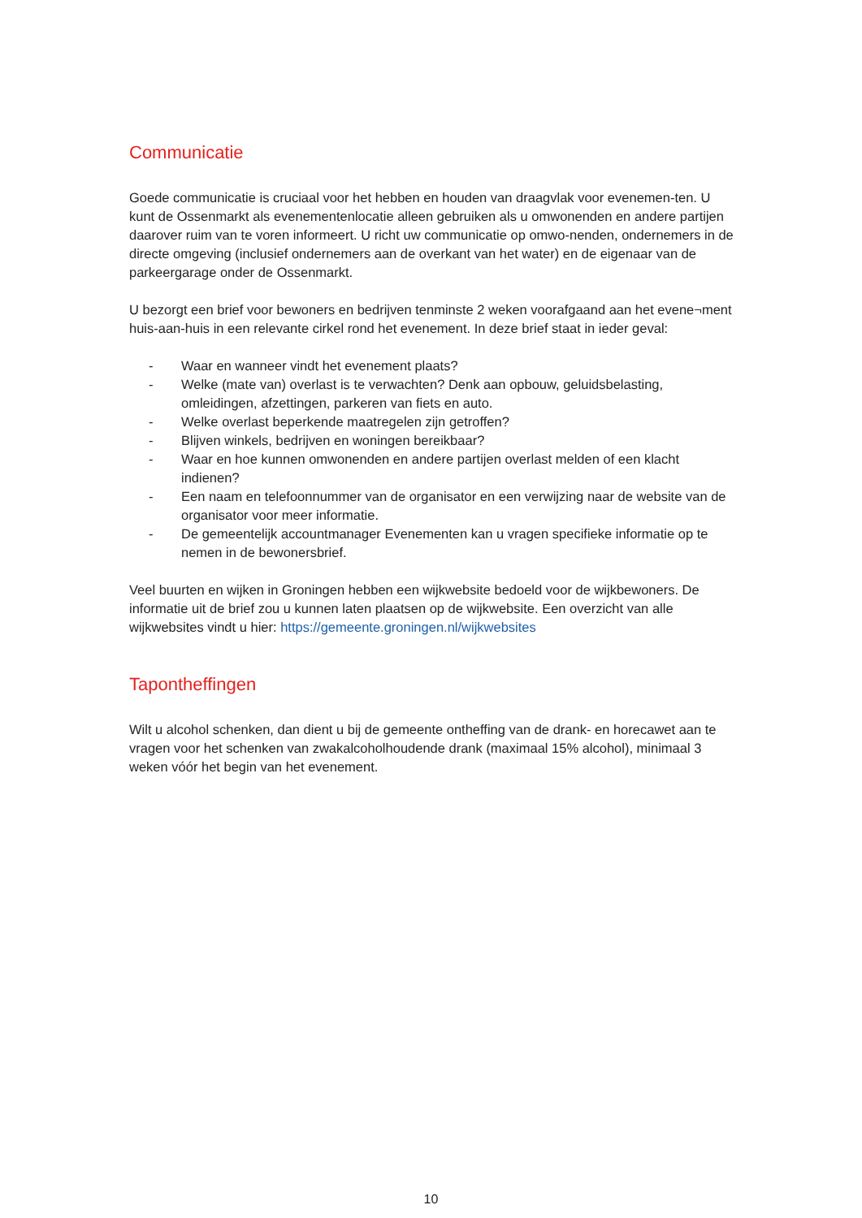Communicatie
Goede communicatie is cruciaal voor het hebben en houden van draagvlak voor evenemen-ten. U kunt de Ossenmarkt als evenementenlocatie alleen gebruiken als u omwonenden en andere partijen daarover ruim van te voren informeert. U richt uw communicatie op omwo-nenden, ondernemers in de directe omgeving (inclusief ondernemers aan de overkant van het water) en de eigenaar van de parkeergarage onder de Ossenmarkt.
U bezorgt een brief voor bewoners en bedrijven tenminste 2 weken voorafgaand aan het evene¬ment huis-aan-huis in een relevante cirkel rond het evenement. In deze brief staat in ieder geval:
- Waar en wanneer vindt het evenement plaats?
- Welke (mate van) overlast is te verwachten? Denk aan opbouw, geluidsbelasting, omleidingen, afzettingen, parkeren van fiets en auto.
- Welke overlast beperkende maatregelen zijn getroffen?
- Blijven winkels, bedrijven en woningen bereikbaar?
- Waar en hoe kunnen omwonenden en andere partijen overlast melden of een klacht indienen?
- Een naam en telefoonnummer van de organisator en een verwijzing naar de website van de organisator voor meer informatie.
- De gemeentelijk accountmanager Evenementen kan u vragen specifieke informatie op te nemen in de bewonersbrief.
Veel buurten en wijken in Groningen hebben een wijkwebsite bedoeld voor de wijkbewoners. De informatie uit de brief zou u kunnen laten plaatsen op de wijkwebsite. Een overzicht van alle wijkwebsites vindt u hier: https://gemeente.groningen.nl/wijkwebsites
Tapontheffingen
Wilt u alcohol schenken, dan dient u bij de gemeente ontheffing van de drank- en horecawet aan te vragen voor het schenken van zwakalcoholhoudende drank (maximaal 15% alcohol), minimaal 3 weken vóór het begin van het evenement.
10